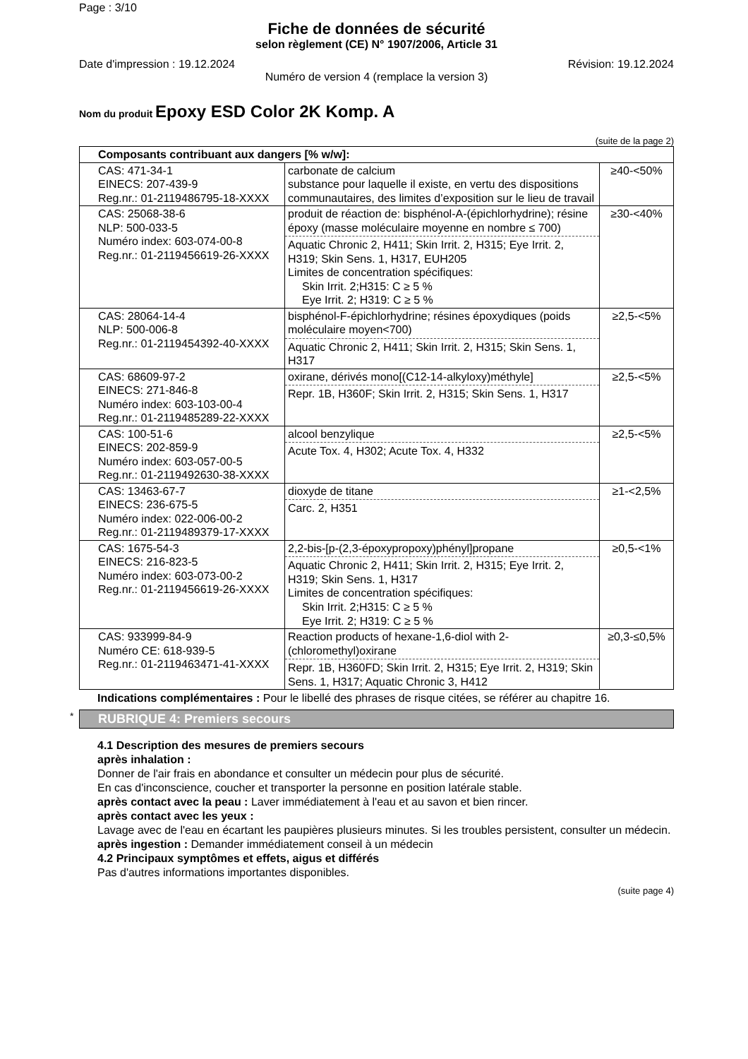Page : 3/10
Fiche de données de sécurité
selon règlement (CE) N° 1907/2006, Article 31
Date d'impression : 19.12.2024 Révision: 19.12.2024
Numéro de version 4 (remplace la version 3)
Nom du produit Epoxy ESD Color 2K Komp. A
(suite de la page 2)
| Composants contribuant aux dangers [% w/w]: | | |
| --- | --- | --- |
| CAS: 471-34-1 EINECS: 207-439-9 Reg.nr.: 01-2119486795-18-XXXX | carbonate de calcium substance pour laquelle il existe, en vertu des dispositions communautaires, des limites d’exposition sur le lieu de travail | ≥40-<50% |
| CAS: 25068-38-6 NLP: 500-033-5 Numéro index: 603-074-00-8 Reg.nr.: 01-2119456619-26-XXXX | produit de réaction de: bisphénol-A-(épichlorhydrine); résine époxy (masse moléculaire moyenne en nombre ≤ 700) Aquatic Chronic 2, H411; Skin Irrit. 2, H315; Eye Irrit. 2, H319; Skin Sens. 1, H317, EUH205 Limites de concentration spécifiques: Skin Irrit. 2;H315: C ≥ 5 % Eye Irrit. 2; H319: C ≥ 5 % | ≥30-<40% |
| CAS: 28064-14-4 NLP: 500-006-8 Reg.nr.: 01-2119454392-40-XXXX | bisphénol-F-épichlorhydrine; résines époxydiques (poids moléculaire moyen<700) Aquatic Chronic 2, H411; Skin Irrit. 2, H315; Skin Sens. 1, H317 | ≥2,5-<5% |
| CAS: 68609-97-2 EINECS: 271-846-8 Numéro index: 603-103-00-4 Reg.nr.: 01-2119485289-22-XXXX | oxirane, dérivés mono[(C12-14-alkyloxy)méthyle] Repr. 1B, H360F; Skin Irrit. 2, H315; Skin Sens. 1, H317 | ≥2,5-<5% |
| CAS: 100-51-6 EINECS: 202-859-9 Numéro index: 603-057-00-5 Reg.nr.: 01-2119492630-38-XXXX | alcool benzylique Acute Tox. 4, H302; Acute Tox. 4, H332 | ≥2,5-<5% |
| CAS: 13463-67-7 EINECS: 236-675-5 Numéro index: 022-006-00-2 Reg.nr.: 01-2119489379-17-XXXX | dioxyde de titane Carc. 2, H351 | ≥1-<2,5% |
| CAS: 1675-54-3 EINECS: 216-823-5 Numéro index: 603-073-00-2 Reg.nr.: 01-2119456619-26-XXXX | 2,2-bis-[p-(2,3-époxypropoxy)phényl]propane Aquatic Chronic 2, H411; Skin Irrit. 2, H315; Eye Irrit. 2, H319; Skin Sens. 1, H317 Limites de concentration spécifiques: Skin Irrit. 2;H315: C ≥ 5 % Eye Irrit. 2; H319: C ≥ 5 % | ≥0,5-<1% |
| CAS: 933999-84-9 Numéro CE: 618-939-5 Reg.nr.: 01-2119463471-41-XXXX | Reaction products of hexane-1,6-diol with 2-(chloromethyl)oxirane Repr. 1B, H360FD; Skin Irrit. 2, H315; Eye Irrit. 2, H319; Skin Sens. 1, H317; Aquatic Chronic 3, H412 | ≥0,3-≤0,5% |
Indications complémentaires : Pour le libellé des phrases de risque citées, se référer au chapitre 16.
* RUBRIQUE 4: Premiers secours
4.1 Description des mesures de premiers secours
après inhalation :
Donner de l'air frais en abondance et consulter un médecin pour plus de sécurité.
En cas d'inconscience, coucher et transporter la personne en position latérale stable.
après contact avec la peau : Laver immédiatement à l'eau et au savon et bien rincer.
après contact avec les yeux :
Lavage avec de l'eau en écartant les paupières plusieurs minutes. Si les troubles persistent, consulter un médecin.
après ingestion : Demander immédiatement conseil à un médecin
4.2 Principaux symptômes et effets, aigus et différés
Pas d'autres informations importantes disponibles.
(suite page 4)